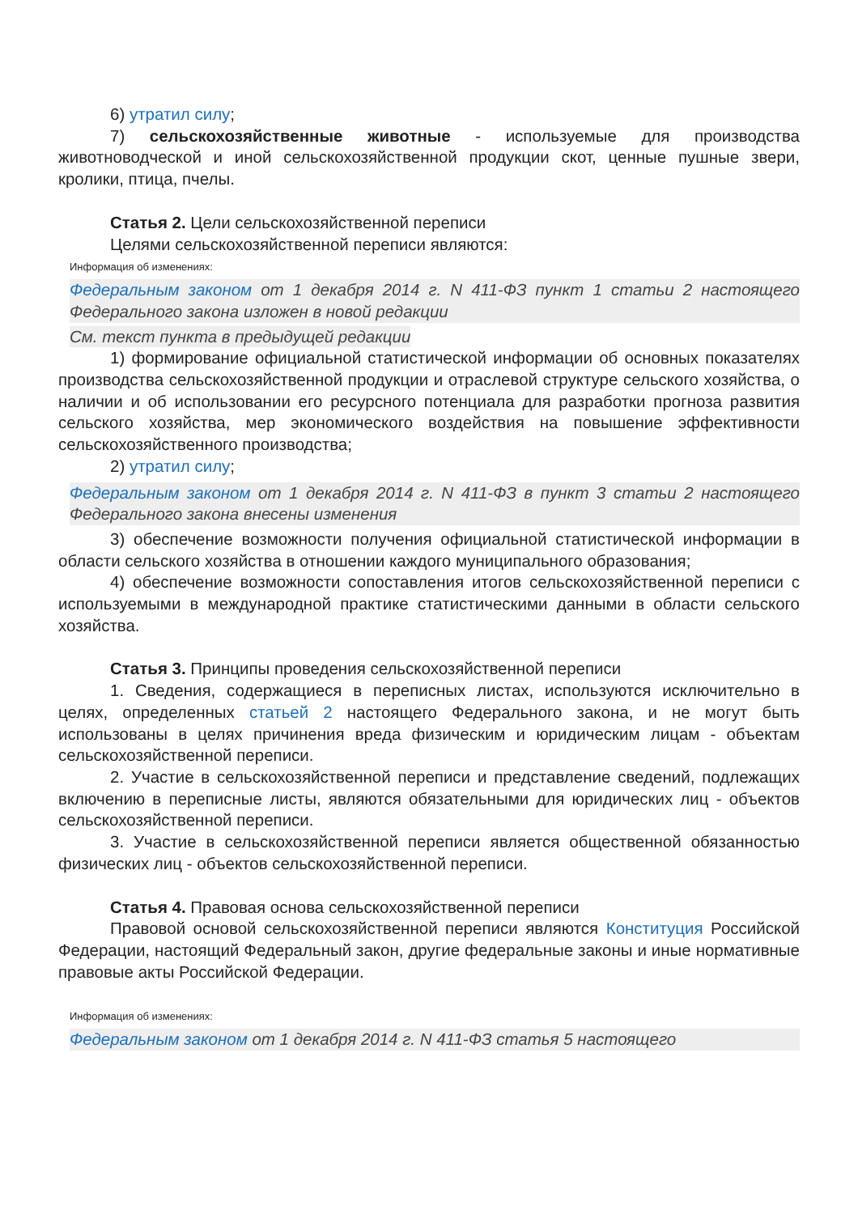6) утратил силу;
7) сельскохозяйственные животные - используемые для производства животноводческой и иной сельскохозяйственной продукции скот, ценные пушные звери, кролики, птица, пчелы.
Статья 2. Цели сельскохозяйственной переписи
Целями сельскохозяйственной переписи являются:
Информация об изменениях:
Федеральным законом от 1 декабря 2014 г. N 411-ФЗ пункт 1 статьи 2 настоящего Федерального закона изложен в новой редакции
См. текст пункта в предыдущей редакции
1) формирование официальной статистической информации об основных показателях производства сельскохозяйственной продукции и отраслевой структуре сельского хозяйства, о наличии и об использовании его ресурсного потенциала для разработки прогноза развития сельского хозяйства, мер экономического воздействия на повышение эффективности сельскохозяйственного производства;
2) утратил силу;
Федеральным законом от 1 декабря 2014 г. N 411-ФЗ в пункт 3 статьи 2 настоящего Федерального закона внесены изменения
3) обеспечение возможности получения официальной статистической информации в области сельского хозяйства в отношении каждого муниципального образования;
4) обеспечение возможности сопоставления итогов сельскохозяйственной переписи с используемыми в международной практике статистическими данными в области сельского хозяйства.
Статья 3. Принципы проведения сельскохозяйственной переписи
1. Сведения, содержащиеся в переписных листах, используются исключительно в целях, определенных статьей 2 настоящего Федерального закона, и не могут быть использованы в целях причинения вреда физическим и юридическим лицам - объектам сельскохозяйственной переписи.
2. Участие в сельскохозяйственной переписи и представление сведений, подлежащих включению в переписные листы, являются обязательными для юридических лиц - объектов сельскохозяйственной переписи.
3. Участие в сельскохозяйственной переписи является общественной обязанностью физических лиц - объектов сельскохозяйственной переписи.
Статья 4. Правовая основа сельскохозяйственной переписи
Правовой основой сельскохозяйственной переписи являются Конституция Российской Федерации, настоящий Федеральный закон, другие федеральные законы и иные нормативные правовые акты Российской Федерации.
Информация об изменениях:
Федеральным законом от 1 декабря 2014 г. N 411-ФЗ статья 5 настоящего